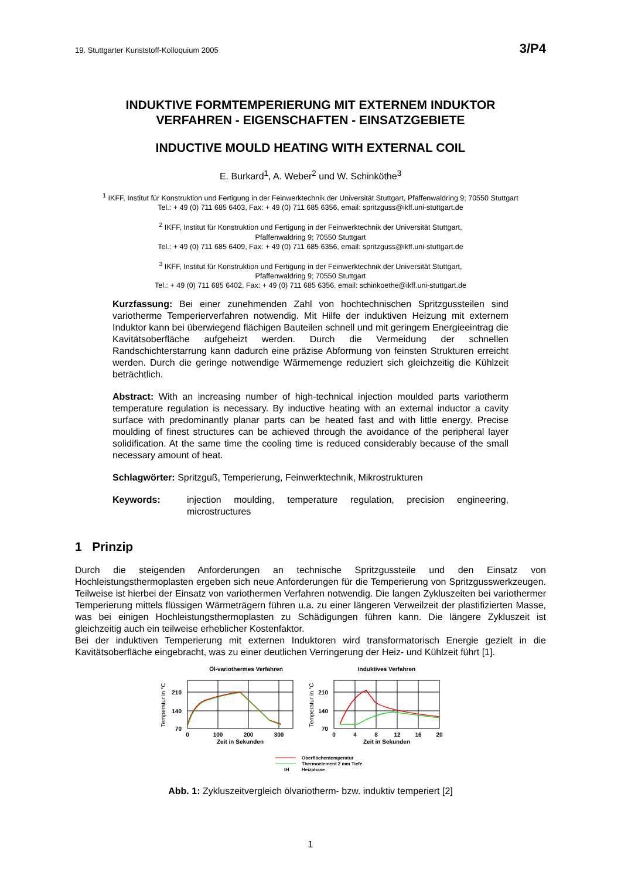19. Stuttgarter Kunststoff-Kolloquium 2005 3/P4
INDUKTIVE FORMTEMPERIERUNG MIT EXTERNEM INDUKTOR
VERFAHREN - EIGENSCHAFTEN - EINSATZGEBIETE
INDUCTIVE MOULD HEATING WITH EXTERNAL COIL
E. Burkard<sup>1</sup>, A. Weber<sup>2</sup> und W. Schinköthe<sup>3</sup>
<sup>1</sup> IKFF, Institut für Konstruktion und Fertigung in der Feinwerktechnik der Universität Stuttgart, Pfaffenwaldring 9; 70550 Stuttgart
Tel.: + 49 (0) 711 685 6403, Fax: + 49 (0) 711 685 6356, email: spritzguss@ikff.uni-stuttgart.de
<sup>2</sup> IKFF, Institut für Konstruktion und Fertigung in der Feinwerktechnik der Universität Stuttgart,
Pfaffenwaldring 9; 70550 Stuttgart
Tel.: + 49 (0) 711 685 6409, Fax: + 49 (0) 711 685 6356, email: spritzguss@ikff.uni-stuttgart.de
<sup>3</sup> IKFF, Institut für Konstruktion und Fertigung in der Feinwerktechnik der Universität Stuttgart,
Pfaffenwaldring 9; 70550 Stuttgart
Tel.: + 49 (0) 711 685 6402, Fax: + 49 (0) 711 685 6356, email: schinkoethe@ikff.uni-stuttgart.de
Kurzfassung: Bei einer zunehmenden Zahl von hochtechnischen Spritzgussteilen sind variotherme Temperierverfahren notwendig. Mit Hilfe der induktiven Heizung mit externem Induktor kann bei überwiegend flächigen Bauteilen schnell und mit geringem Energieeintrag die Kavitätsoberfläche aufgeheizt werden. Durch die Vermeidung der schnellen Randschichterstarrung kann dadurch eine präzise Abformung von feinsten Strukturen erreicht werden. Durch die geringe notwendige Wärmemenge reduziert sich gleichzeitig die Kühlzeit beträchtlich.
Abstract: With an increasing number of high-technical injection moulded parts variotherm temperature regulation is necessary. By inductive heating with an external inductor a cavity surface with predominantly planar parts can be heated fast and with little energy. Precise moulding of finest structures can be achieved through the avoidance of the peripheral layer solidification. At the same time the cooling time is reduced considerably because of the small necessary amount of heat.
Schlagwörter: Spritzguß, Temperierung, Feinwerktechnik, Mikrostrukturen
Keywords: injection moulding, temperature regulation, precision engineering, microstructures
1 Prinzip
Durch die steigenden Anforderungen an technische Spritzgussteile und den Einsatz von Hochleistungsthermoplasten ergeben sich neue Anforderungen für die Temperierung von Spritzgusswerkzeugen. Teilweise ist hierbei der Einsatz von variothermen Verfahren notwendig. Die langen Zykluszeiten bei variothermer Temperierung mittels flüssigen Wärmeträgern führen u.a. zu einer längeren Verweilzeit der plastifizierten Masse, was bei einigen Hochleistungsthermoplasten zu Schädigungen führen kann. Die längere Zykluszeit ist gleichzeitig auch ein teilweise erheblicher Kostenfaktor.
Bei der induktiven Temperierung mit externen Induktoren wird transformatorisch Energie gezielt in die Kavitätsoberfläche eingebracht, was zu einer deutlichen Verringerung der Heiz- und Kühlzeit führt [1].
Öl-variothermes Verfahren
Induktives Verfahren
210
140
70
210
140
70
0
100
200
300
0
4
8
12
16
20
Zeit in Sekunden
Zeit in Sekunden
Temperatur in °C
Temperatur in °C
Oberflächentemperatur
Thermoelement 2 mm Tiefe
tH
Heizphase
Abb. 1: Zykluszeitvergleich ölvariotherm- bzw. induktiv temperiert [2]
1